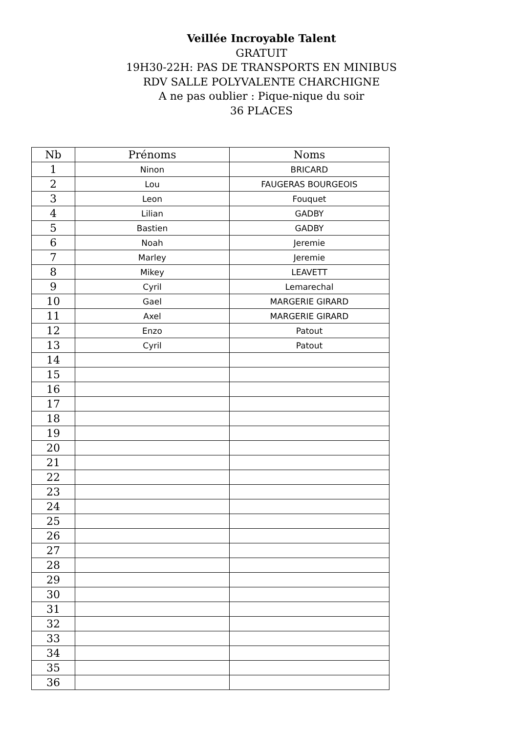Veillée Incroyable Talent
GRATUIT
19H30-22H: PAS DE TRANSPORTS EN MINIBUS
RDV SALLE POLYVALENTE CHARCHIGNE
A ne pas oublier : Pique-nique du soir
36 PLACES
| Nb | Prénoms | Noms |
| --- | --- | --- |
| 1 | Ninon | BRICARD |
| 2 | Lou | FAUGERAS BOURGEOIS |
| 3 | Leon | Fouquet |
| 4 | Lilian | GADBY |
| 5 | Bastien | GADBY |
| 6 | Noah | Jeremie |
| 7 | Marley | Jeremie |
| 8 | Mikey | LEAVETT |
| 9 | Cyril | Lemarechal |
| 10 | Gael | MARGERIE GIRARD |
| 11 | Axel | MARGERIE GIRARD |
| 12 | Enzo | Patout |
| 13 | Cyril | Patout |
| 14 | | |
| 15 | | |
| 16 | | |
| 17 | | |
| 18 | | |
| 19 | | |
| 20 | | |
| 21 | | |
| 22 | | |
| 23 | | |
| 24 | | |
| 25 | | |
| 26 | | |
| 27 | | |
| 28 | | |
| 29 | | |
| 30 | | |
| 31 | | |
| 32 | | |
| 33 | | |
| 34 | | |
| 35 | | |
| 36 | | |